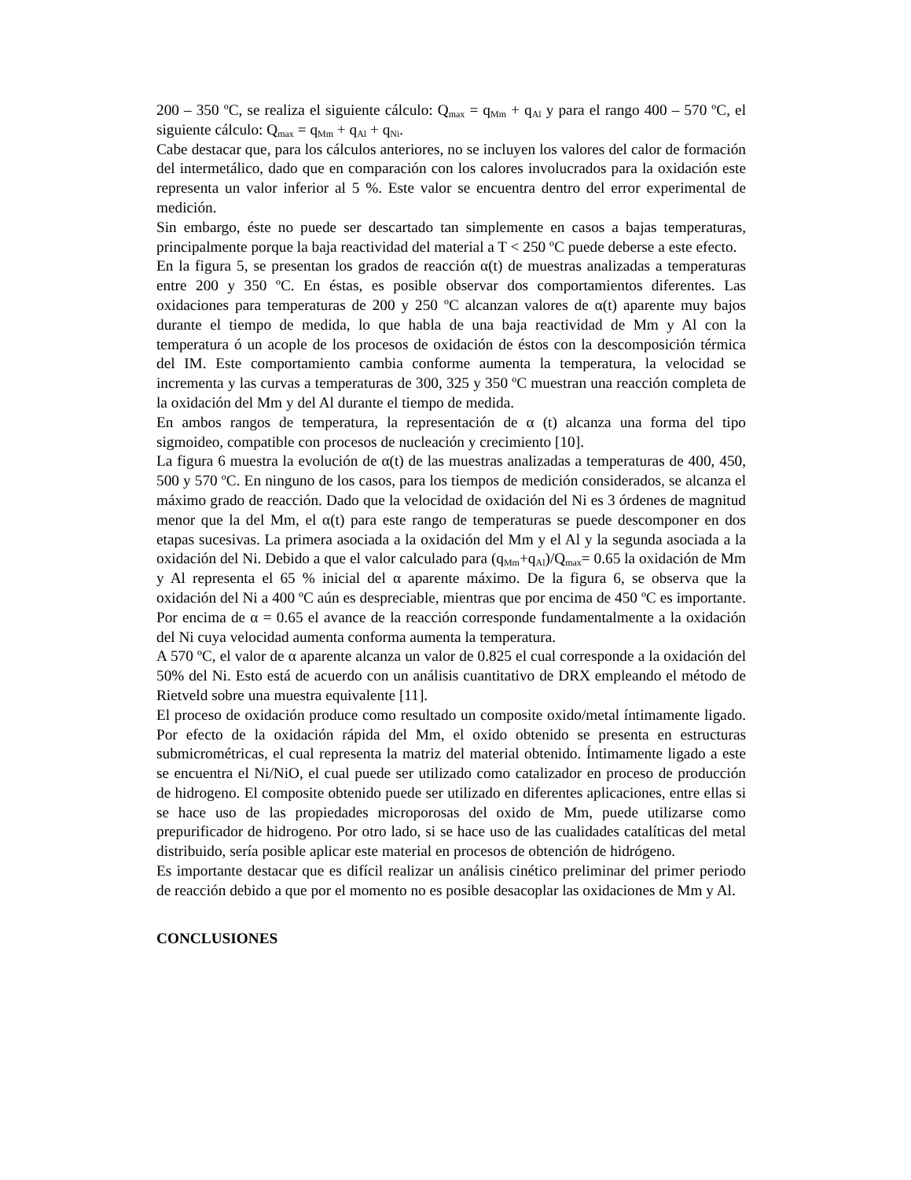200 – 350 ºC, se realiza el siguiente cálculo: Q<sub>max</sub> = q<sub>Mm</sub> + q<sub>Al</sub> y para el rango 400 – 570 ºC, el siguiente cálculo: Q<sub>max</sub> = q<sub>Mm</sub> + q<sub>Al</sub> + q<sub>Ni</sub>.
Cabe destacar que, para los cálculos anteriores, no se incluyen los valores del calor de formación del intermetálico, dado que en comparación con los calores involucrados para la oxidación este representa un valor inferior al 5 %. Este valor se encuentra dentro del error experimental de medición.
Sin embargo, éste no puede ser descartado tan simplemente en casos a bajas temperaturas, principalmente porque la baja reactividad del material a T < 250 ºC puede deberse a este efecto.
En la figura 5, se presentan los grados de reacción α(t) de muestras analizadas a temperaturas entre 200 y 350 ºC. En éstas, es posible observar dos comportamientos diferentes. Las oxidaciones para temperaturas de 200 y 250 ºC alcanzan valores de α(t) aparente muy bajos durante el tiempo de medida, lo que habla de una baja reactividad de Mm y Al con la temperatura ó un acople de los procesos de oxidación de éstos con la descomposición térmica del IM. Este comportamiento cambia conforme aumenta la temperatura, la velocidad se incrementa y las curvas a temperaturas de 300, 325 y 350 ºC muestran una reacción completa de la oxidación del Mm y del Al durante el tiempo de medida.
En ambos rangos de temperatura, la representación de α (t) alcanza una forma del tipo sigmoideo, compatible con procesos de nucleación y crecimiento [10].
La figura 6 muestra la evolución de α(t) de las muestras analizadas a temperaturas de 400, 450, 500 y 570 ºC. En ninguno de los casos, para los tiempos de medición considerados, se alcanza el máximo grado de reacción. Dado que la velocidad de oxidación del Ni es 3 órdenes de magnitud menor que la del Mm, el α(t) para este rango de temperaturas se puede descomponer en dos etapas sucesivas. La primera asociada a la oxidación del Mm y el Al y la segunda asociada a la oxidación del Ni. Debido a que el valor calculado para (q<sub>Mm</sub>+q<sub>Al</sub>)/Q<sub>max</sub>= 0.65 la oxidación de Mm y Al representa el 65 % inicial del α aparente máximo. De la figura 6, se observa que la oxidación del Ni a 400 ºC aún es despreciable, mientras que por encima de 450 ºC es importante. Por encima de α = 0.65 el avance de la reacción corresponde fundamentalmente a la oxidación del Ni cuya velocidad aumenta conforma aumenta la temperatura.
A 570 ºC, el valor de α aparente alcanza un valor de 0.825 el cual corresponde a la oxidación del 50% del Ni. Esto está de acuerdo con un análisis cuantitativo de DRX empleando el método de Rietveld sobre una muestra equivalente [11].
El proceso de oxidación produce como resultado un composite oxido/metal íntimamente ligado. Por efecto de la oxidación rápida del Mm, el oxido obtenido se presenta en estructuras submicrométricas, el cual representa la matriz del material obtenido. Íntimamente ligado a este se encuentra el Ni/NiO, el cual puede ser utilizado como catalizador en proceso de producción de hidrogeno. El composite obtenido puede ser utilizado en diferentes aplicaciones, entre ellas si se hace uso de las propiedades microporosas del oxido de Mm, puede utilizarse como prepurificador de hidrogeno. Por otro lado, si se hace uso de las cualidades catalíticas del metal distribuido, sería posible aplicar este material en procesos de obtención de hidrógeno.
Es importante destacar que es difícil realizar un análisis cinético preliminar del primer periodo de reacción debido a que por el momento no es posible desacoplar las oxidaciones de Mm y Al.
CONCLUSIONES